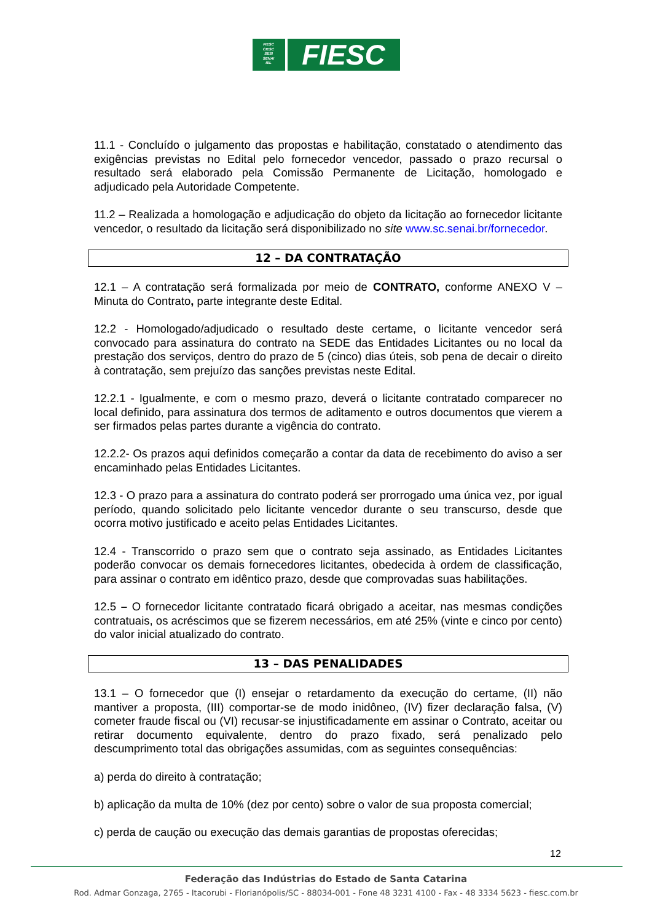FIESC
CIESC
SESI
SENAI
IEL
FIESC
11.1 - Concluído o julgamento das propostas e habilitação, constatado o atendimento das exigências previstas no Edital pelo fornecedor vencedor, passado o prazo recursal o resultado será elaborado pela Comissão Permanente de Licitação, homologado e adjudicado pela Autoridade Competente.
11.2 – Realizada a homologação e adjudicação do objeto da licitação ao fornecedor licitante vencedor, o resultado da licitação será disponibilizado no site www.sc.senai.br/fornecedor.
12 – DA CONTRATAÇÃO
12.1 – A contratação será formalizada por meio de CONTRATO, conforme ANEXO V – Minuta do Contrato, parte integrante deste Edital.
12.2 - Homologado/adjudicado o resultado deste certame, o licitante vencedor será convocado para assinatura do contrato na SEDE das Entidades Licitantes ou no local da prestação dos serviços, dentro do prazo de 5 (cinco) dias úteis, sob pena de decair o direito à contratação, sem prejuízo das sanções previstas neste Edital.
12.2.1 - Igualmente, e com o mesmo prazo, deverá o licitante contratado comparecer no local definido, para assinatura dos termos de aditamento e outros documentos que vierem a ser firmados pelas partes durante a vigência do contrato.
12.2.2- Os prazos aqui definidos começarão a contar da data de recebimento do aviso a ser encaminhado pelas Entidades Licitantes.
12.3 - O prazo para a assinatura do contrato poderá ser prorrogado uma única vez, por igual período, quando solicitado pelo licitante vencedor durante o seu transcurso, desde que ocorra motivo justificado e aceito pelas Entidades Licitantes.
12.4 - Transcorrido o prazo sem que o contrato seja assinado, as Entidades Licitantes poderão convocar os demais fornecedores licitantes, obedecida à ordem de classificação, para assinar o contrato em idêntico prazo, desde que comprovadas suas habilitações.
12.5 – O fornecedor licitante contratado ficará obrigado a aceitar, nas mesmas condições contratuais, os acréscimos que se fizerem necessários, em até 25% (vinte e cinco por cento) do valor inicial atualizado do contrato.
13 – DAS PENALIDADES
13.1 – O fornecedor que (I) ensejar o retardamento da execução do certame, (II) não mantiver a proposta, (III) comportar-se de modo inidôneo, (IV) fizer declaração falsa, (V) cometer fraude fiscal ou (VI) recusar-se injustificadamente em assinar o Contrato, aceitar ou retirar documento equivalente, dentro do prazo fixado, será penalizado pelo descumprimento total das obrigações assumidas, com as seguintes consequências:
a) perda do direito à contratação;
b) aplicação da multa de 10% (dez por cento) sobre o valor de sua proposta comercial;
c) perda de caução ou execução das demais garantias de propostas oferecidas;
12
Federação das Indústrias do Estado de Santa Catarina
Rod. Admar Gonzaga, 2765 - Itacorubi - Florianópolis/SC - 88034-001 - Fone 48 3231 4100 - Fax - 48 3334 5623 - fiesc.com.br